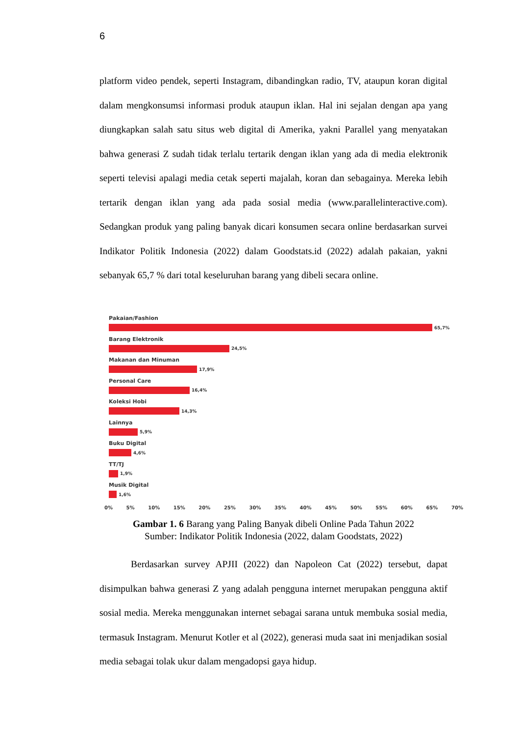6
platform video pendek, seperti Instagram, dibandingkan radio, TV, ataupun koran digital dalam mengkonsumsi informasi produk ataupun iklan. Hal ini sejalan dengan apa yang diungkapkan salah satu situs web digital di Amerika, yakni Parallel yang menyatakan bahwa generasi Z sudah tidak terlalu tertarik dengan iklan yang ada di media elektronik seperti televisi apalagi media cetak seperti majalah, koran dan sebagainya. Mereka lebih tertarik dengan iklan yang ada pada sosial media (www.parallelinteractive.com). Sedangkan produk yang paling banyak dicari konsumen secara online berdasarkan survei Indikator Politik Indonesia (2022) dalam Goodstats.id (2022) adalah pakaian, yakni sebanyak 65,7 % dari total keseluruhan barang yang dibeli secara online.
Pakaian/Fashion
65,7%
Barang Elektronik
24,5%
Makanan dan Minuman
17,9%
Personal Care
16,4%
Koleksi Hobi
14,3%
Lainnya
5,9%
Buku Digital
4,6%
TT/TJ
1,9%
Musik Digital
1,6%
0% 5% 10% 15% 20% 25% 30% 35% 40% 45% 50% 55% 60% 65% 70%
Gambar 1. 6 Barang yang Paling Banyak dibeli Online Pada Tahun 2022
Sumber: Indikator Politik Indonesia (2022, dalam Goodstats, 2022)
Berdasarkan survey APJII (2022) dan Napoleon Cat (2022) tersebut, dapat disimpulkan bahwa generasi Z yang adalah pengguna internet merupakan pengguna aktif sosial media. Mereka menggunakan internet sebagai sarana untuk membuka sosial media, termasuk Instagram. Menurut Kotler et al (2022), generasi muda saat ini menjadikan sosial media sebagai tolak ukur dalam mengadopsi gaya hidup.